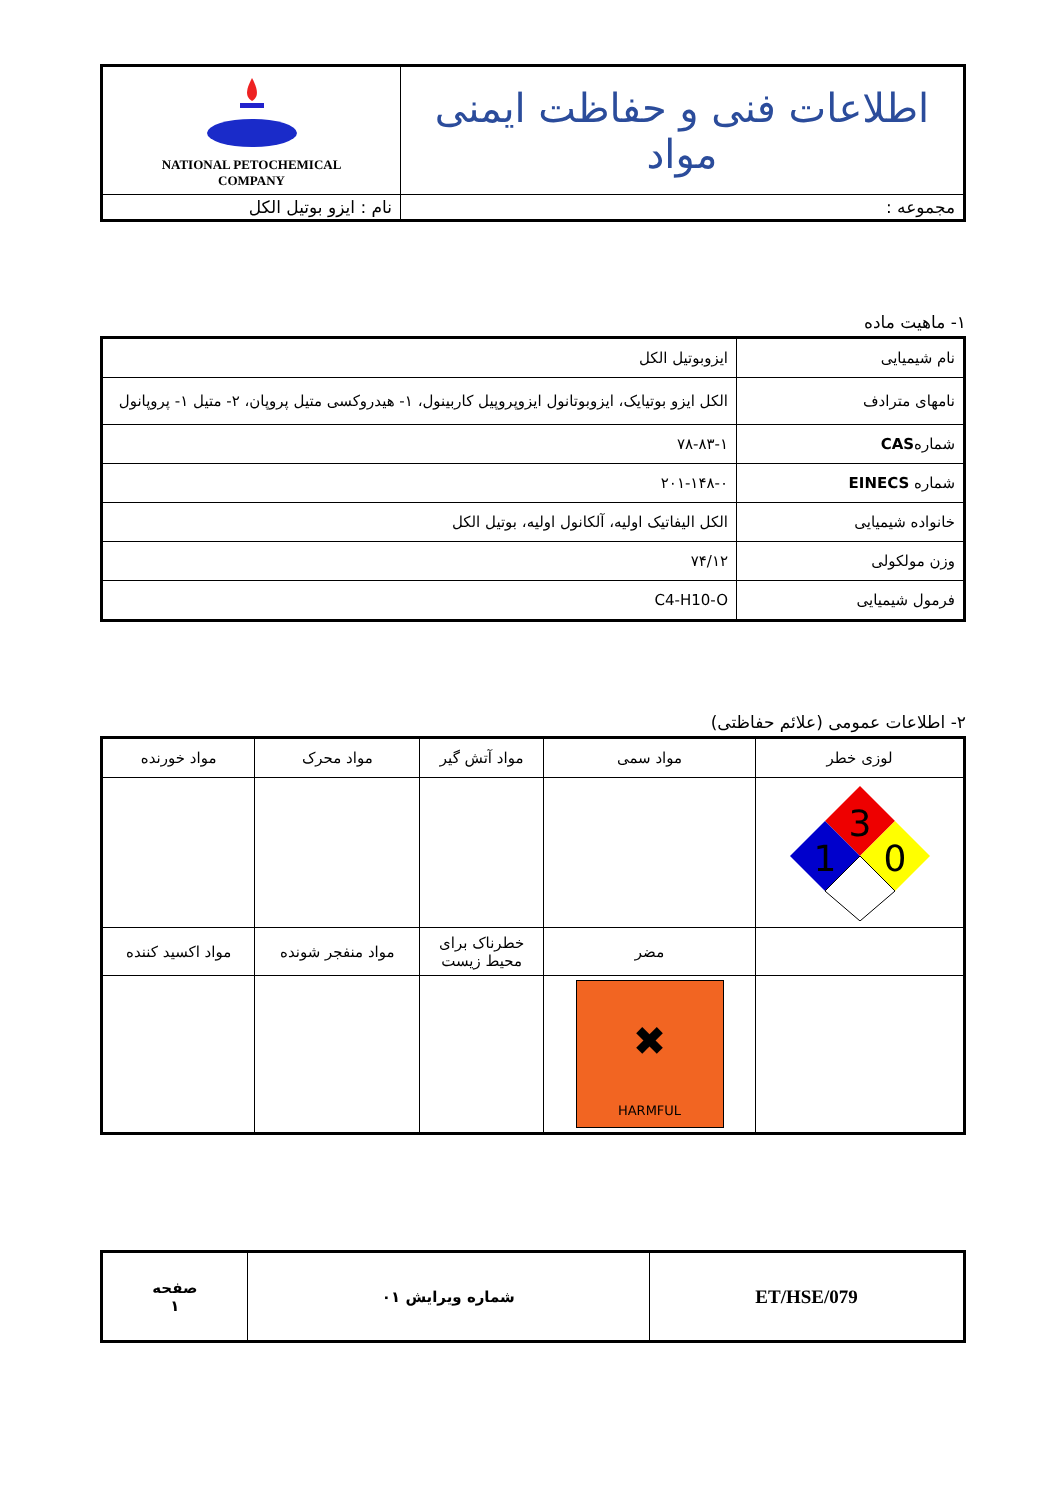| اطلاعات فنی و حفاظت ایمنی مواد | NATIONAL PETOCHEMICAL COMPANY |
| مجموعه : | نام : ایزو بوتیل الکل |
۱- ماهیت ماده
| نام شیمیایی | ایزوبوتیل الکل |
| نامهای مترادف | الکل ایزو بوتیایک، ایزوبوتانول ایزوپروپیل کاربینول، ۱- هیدروکسی متیل پروپان، ۲- متیل ۱- پروپانول |
| شماره CAS | ۷۸-۸۳-۱ |
| شماره EINECS | ۲۰۱-۱۴۸-۰ |
| خانواده شیمیایی | الکل الیفاتیک اولیه، آلکانول اولیه، بوتیل الکل |
| وزن مولکولی | ۷۴/۱۲ |
| فرمول شیمیایی | C4-H10-O |
۲- اطلاعات عمومی (علائم حفاظتی)
| لوزی خطر | مواد سمی | مواد آتش گیر | مواد محرک | مواد خورنده |
| 3 1 0 | | | | |
| | مضر | خطرناک برای محیط زیست | مواد منفجر شونده | مواد اکسید کننده |
| | ✖ HARMFUL | | | |
| ET/HSE/079 | شماره ویرایش ۰۱ | صفحه ۱ |